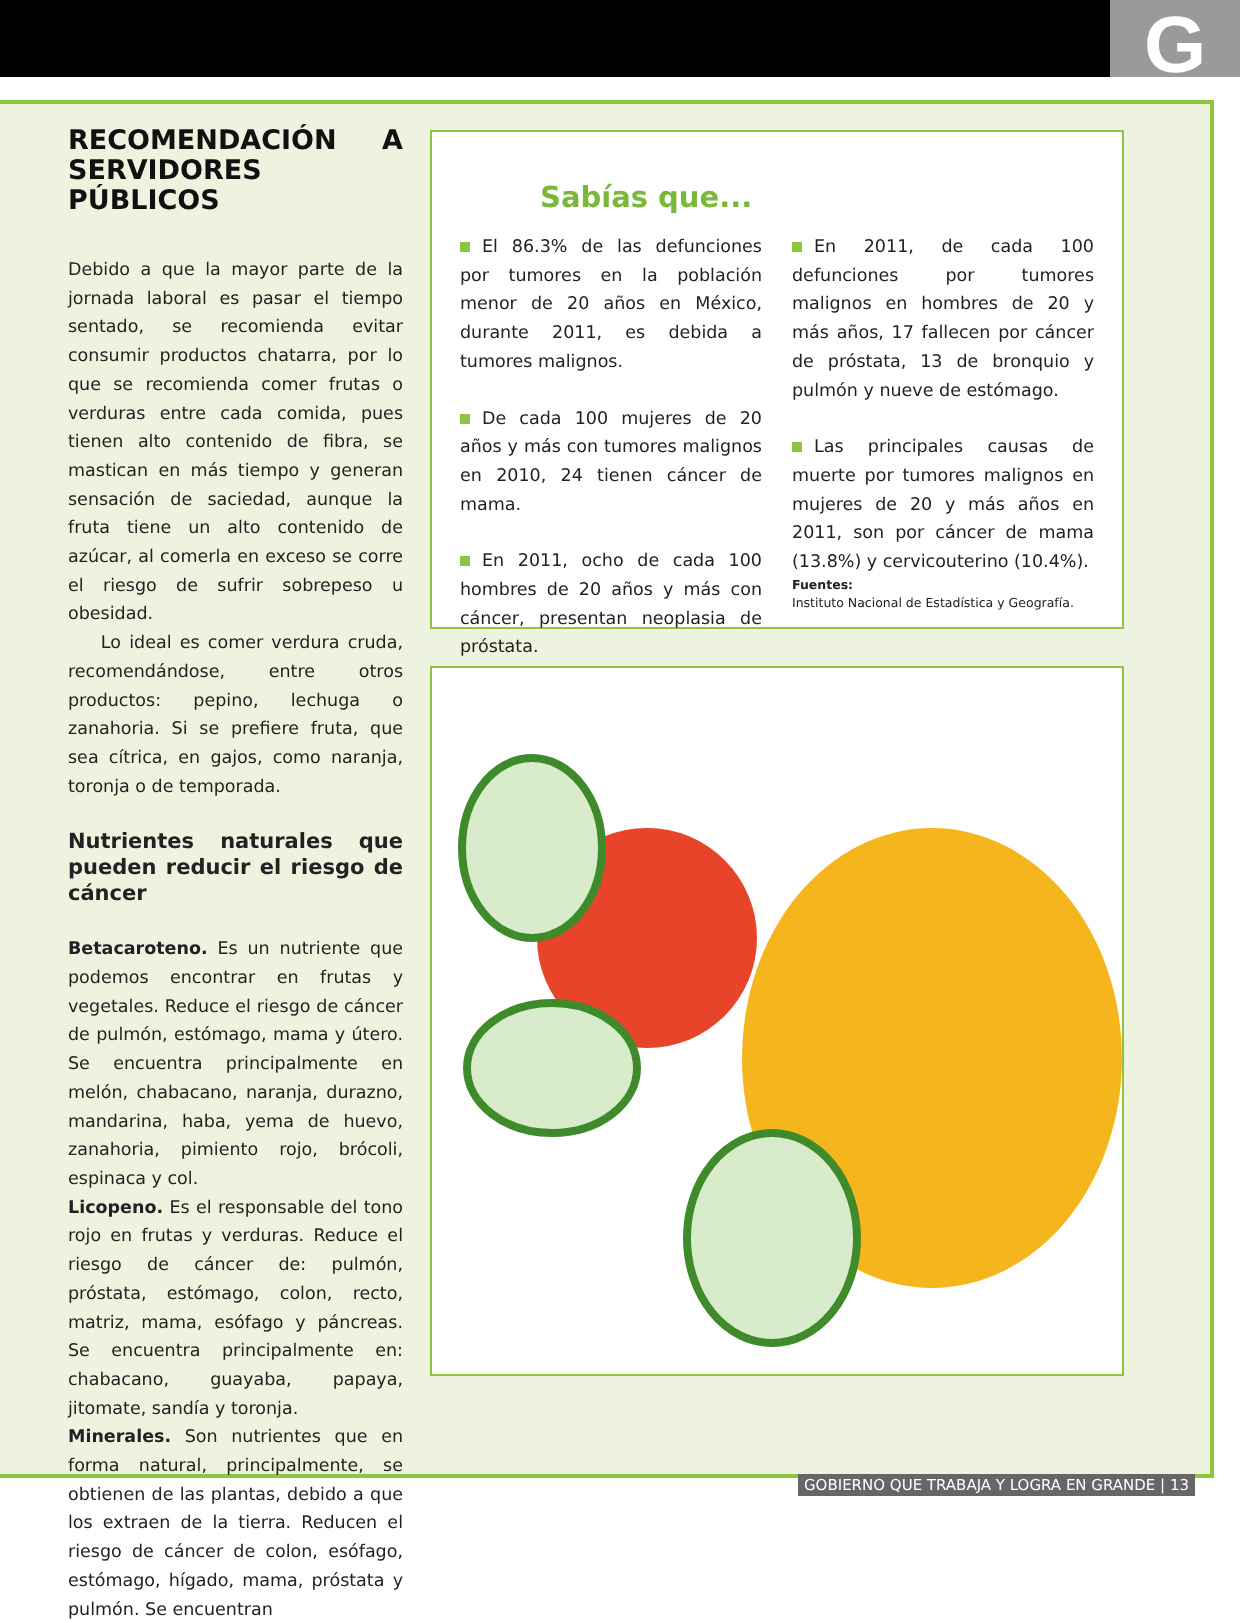G
RECOMENDACIÓN A SERVIDORES PÚBLICOS
Debido a que la mayor parte de la jornada laboral es pasar el tiempo sentado, se recomienda evitar consumir productos chatarra, por lo que se recomienda comer frutas o verduras entre cada comida, pues tienen alto contenido de fibra, se mastican en más tiempo y generan sensación de saciedad, aunque la fruta tiene un alto contenido de azúcar, al comerla en exceso se corre el riesgo de sufrir sobrepeso u obesidad.
Lo ideal es comer verdura cruda, recomendándose, entre otros productos: pepino, lechuga o zanahoria. Si se prefiere fruta, que sea cítrica, en gajos, como naranja, toronja o de temporada.
Nutrientes naturales que pueden reducir el riesgo de cáncer
Betacaroteno. Es un nutriente que podemos encontrar en frutas y vegetales. Reduce el riesgo de cáncer de pulmón, estómago, mama y útero. Se encuentra principalmente en melón, chabacano, naranja, durazno, mandarina, haba, yema de huevo, zanahoria, pimiento rojo, brócoli, espinaca y col.
Licopeno. Es el responsable del tono rojo en frutas y verduras. Reduce el riesgo de cáncer de: pulmón, próstata, estómago, colon, recto, matriz, mama, esófago y páncreas. Se encuentra principalmente en: chabacano, guayaba, papaya, jitomate, sandía y toronja.
Minerales. Son nutrientes que en forma natural, principalmente, se obtienen de las plantas, debido a que los extraen de la tierra. Reducen el riesgo de cáncer de colon, esófago, estómago, hígado, mama, próstata y pulmón. Se encuentran
Sabías que...
El 86.3% de las defunciones por tumores en la población menor de 20 años en México, durante 2011, es debida a tumores malignos.
De cada 100 mujeres de 20 años y más con tumores malignos en 2010, 24 tienen cáncer de mama.
En 2011, ocho de cada 100 hombres de 20 años y más con cáncer, presentan neoplasia de próstata.
En 2011, de cada 100 defunciones por tumores malignos en hombres de 20 y más años, 17 fallecen por cáncer de próstata, 13 de bronquio y pulmón y nueve de estómago.
Las principales causas de muerte por tumores malignos en mujeres de 20 y más años en 2011, son por cáncer de mama (13.8%) y cervicouterino (10.4%).
Fuentes:
Instituto Nacional de Estadística y Geografía.
GOBIERNO QUE TRABAJA Y LOGRA EN GRANDE | 13